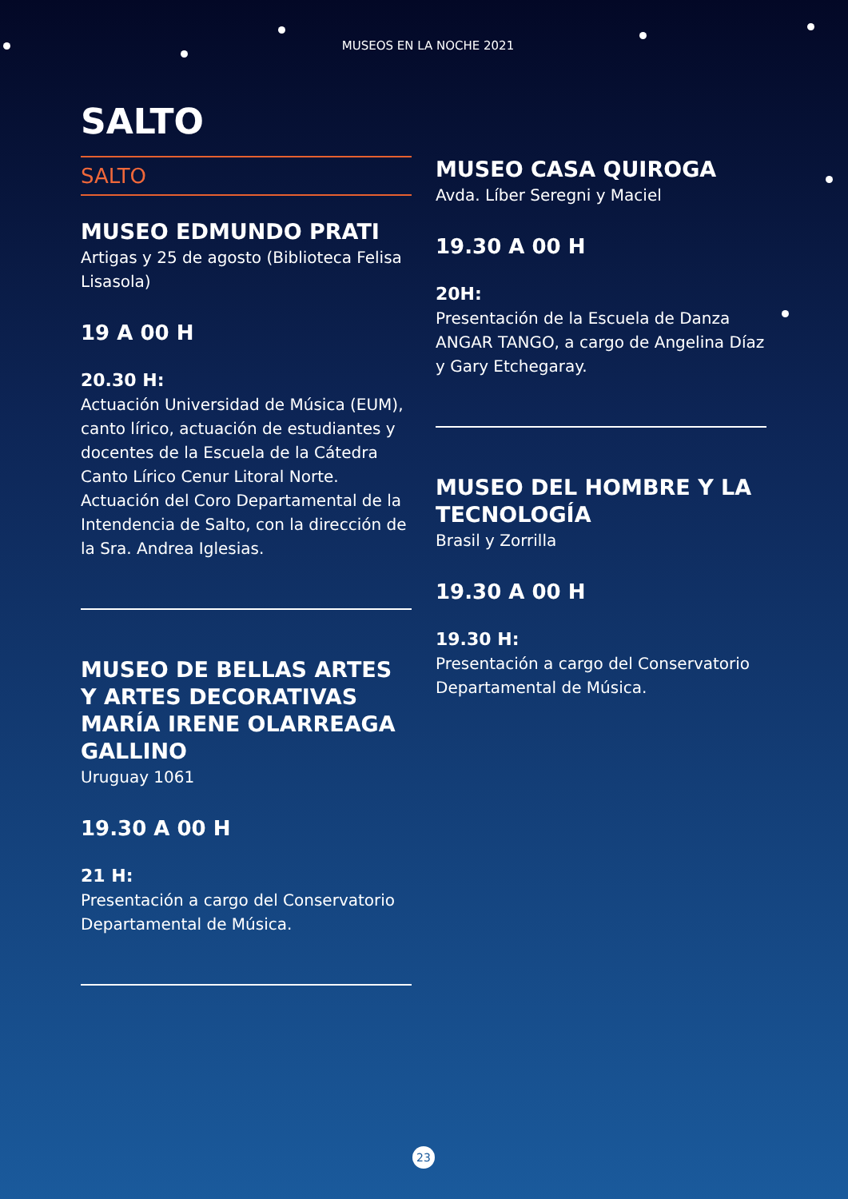MUSEOS EN LA NOCHE 2021
SALTO
SALTO
MUSEO EDMUNDO PRATI
Artigas y 25 de agosto (Biblioteca Felisa Lisasola)
19 A 00 H
20.30 H:
Actuación Universidad de Música (EUM), canto lírico, actuación de estudiantes y docentes de la Escuela de la Cátedra Canto Lírico Cenur Litoral Norte. Actuación del Coro Departamental de la Intendencia de Salto, con la dirección de la Sra. Andrea Iglesias.
MUSEO DE BELLAS ARTES Y ARTES DECORATIVAS MARÍA IRENE OLARREAGA GALLINO
Uruguay 1061
19.30 A 00 H
21 H:
Presentación a cargo del Conservatorio Departamental de Música.
MUSEO CASA QUIROGA
Avda. Líber Seregni y Maciel
19.30 A 00 H
20H:
Presentación de la Escuela de Danza ANGAR TANGO, a cargo de Angelina Díaz y Gary Etchegaray.
MUSEO DEL HOMBRE Y LA TECNOLOGÍA
Brasil y Zorrilla
19.30 A 00 H
19.30 H:
Presentación a cargo del Conservatorio Departamental de Música.
23